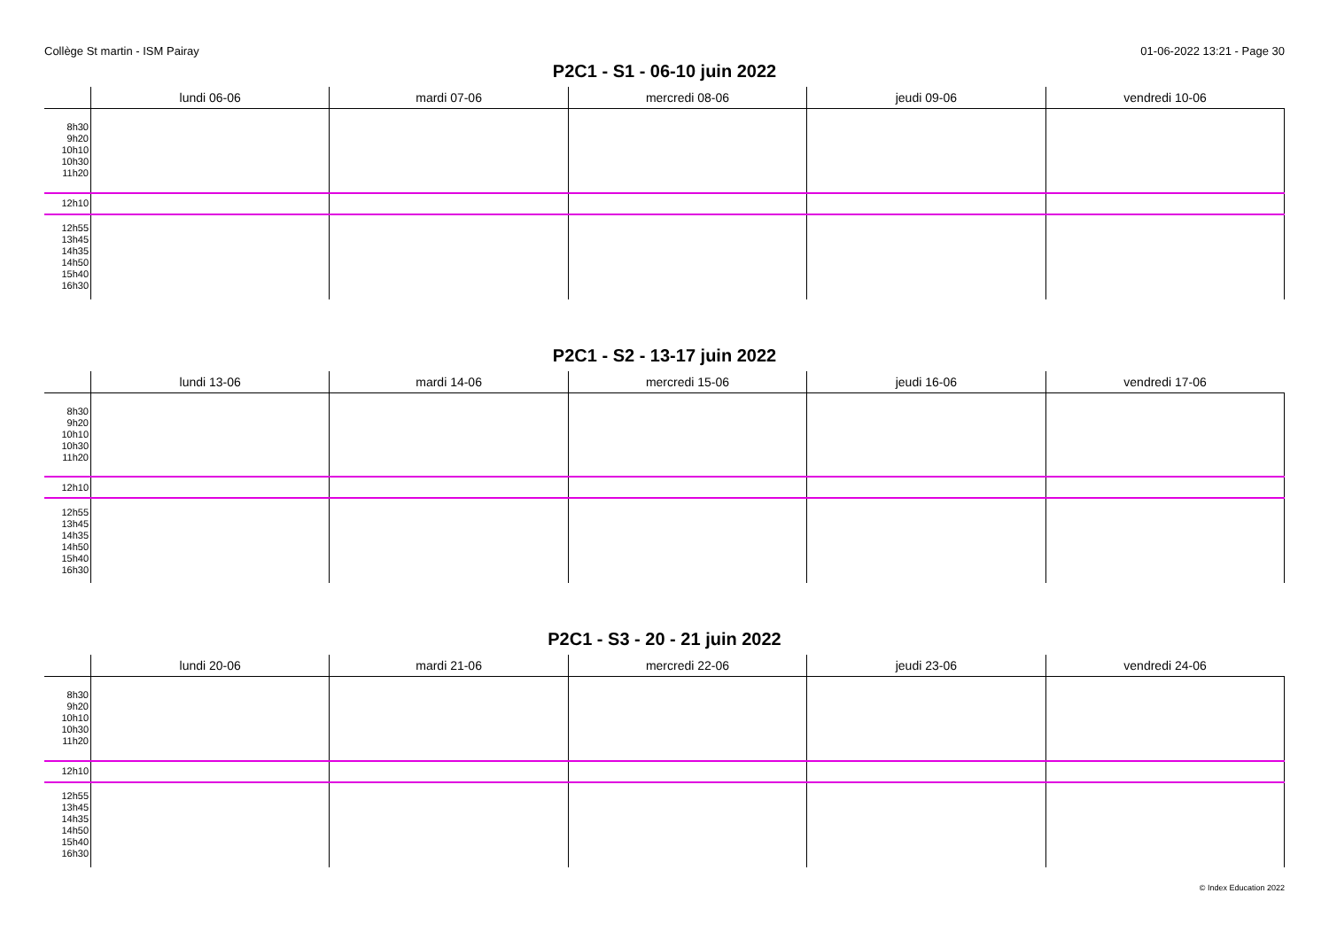Collège St martin - ISM Pairay 01-06-2022 13:21 - Page 30
P2C1 - S1 - 06-10 juin 2022
| | lundi 06-06 | mardi 07-06 | mercredi 08-06 | jeudi 09-06 | vendredi 10-06 |
| --- | --- | --- | --- | --- | --- |
| 8h30 9h20 10h10 10h30 11h20 | | | | | |
| 12h10 | | | | | |
| 12h55 13h45 14h35 14h50 15h40 16h30 | | | | | |
P2C1 - S2 - 13-17 juin 2022
| | lundi 13-06 | mardi 14-06 | mercredi 15-06 | jeudi 16-06 | vendredi 17-06 |
| --- | --- | --- | --- | --- | --- |
| 8h30 9h20 10h10 10h30 11h20 | | | | | |
| 12h10 | | | | | |
| 12h55 13h45 14h35 14h50 15h40 16h30 | | | | | |
P2C1 - S3 - 20 - 21 juin 2022
| | lundi 20-06 | mardi 21-06 | mercredi 22-06 | jeudi 23-06 | vendredi 24-06 |
| --- | --- | --- | --- | --- | --- |
| 8h30 9h20 10h10 10h30 11h20 | | | | | |
| 12h10 | | | | | |
| 12h55 13h45 14h35 14h50 15h40 16h30 | | | | | |
© Index Education 2022